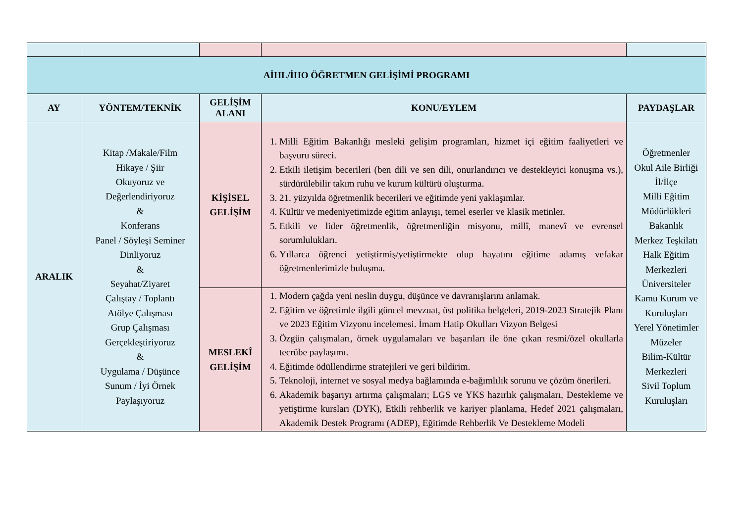| AİHL/İHO ÖĞRETMEN GELİŞİMİ PROGRAMI | | | | |
| AY | YÖNTEM/TEKNİK | GELİŞİM ALANI | KONU/EYLEM | PAYDAŞLAR |
| ARALIK | Kitap /Makale/Film Hikaye / Şiir Okuyoruz ve Değerlendiriyoruz & Konferans Panel / Söyleşi Seminer Dinliyoruz & Seyahat/Ziyaret Çalıştay / Toplantı Atölye Çalışması Grup Çalışması Gerçekleştiriyoruz & Uygulama / Düşünce Sunum / İyi Örnek Paylaşıyoruz | KİŞİSEL GELİŞİM | 1. Milli Eğitim Bakanlığı mesleki gelişim programları, hizmet içi eğitim faaliyetleri ve başvuru süreci. 2. Etkili iletişim becerileri (ben dili ve sen dili, onurlandırıcı ve destekleyici konuşma vs.), sürdürülebilir takım ruhu ve kurum kültürü oluşturma. 3. 21. yüzyılda öğretmenlik becerileri ve eğitimde yeni yaklaşımlar. 4. Kültür ve medeniyetimizde eğitim anlayışı, temel eserler ve klasik metinler. 5. Etkili ve lider öğretmenlik, öğretmenliğin misyonu, millî, manevî ve evrensel sorumlulukları. 6. Yıllarca öğrenci yetiştirmiş/yetiştirmekte olup hayatını eğitime adamış vefakar öğretmenlerimizle buluşma. | Öğretmenler Okul Aile Birliği İl/İlçe Milli Eğitim Müdürlükleri Bakanlık Merkez Teşkilatı Halk Eğitim Merkezleri Üniversiteler Kamu Kurum ve Kuruluşları Yerel Yönetimler Müzeler Bilim-Kültür Merkezleri Sivil Toplum Kuruluşları |
| | | MESLEKÎ GELİŞİM | 1. Modern çağda yeni neslin duygu, düşünce ve davranışlarını anlamak. 2. Eğitim ve öğretimle ilgili güncel mevzuat, üst politika belgeleri, 2019-2023 Stratejik Planı ve 2023 Eğitim Vizyonu incelemesi. İmam Hatip Okulları Vizyon Belgesi 3. Özgün çalışmaları, örnek uygulamaları ve başarıları ile öne çıkan resmi/özel okullarla tecrübe paylaşımı. 4. Eğitimde ödüllendirme stratejileri ve geri bildirim. 5. Teknoloji, internet ve sosyal medya bağlamında e-bağımlılık sorunu ve çözüm önerileri. 6. Akademik başarıyı artırma çalışmaları; LGS ve YKS hazırlık çalışmaları, Destekleme ve yetiştirme kursları (DYK), Etkili rehberlik ve kariyer planlama, Hedef 2021 çalışmaları, Akademik Destek Programı (ADEP), Eğitimde Rehberlik Ve Destekleme Modeli | |